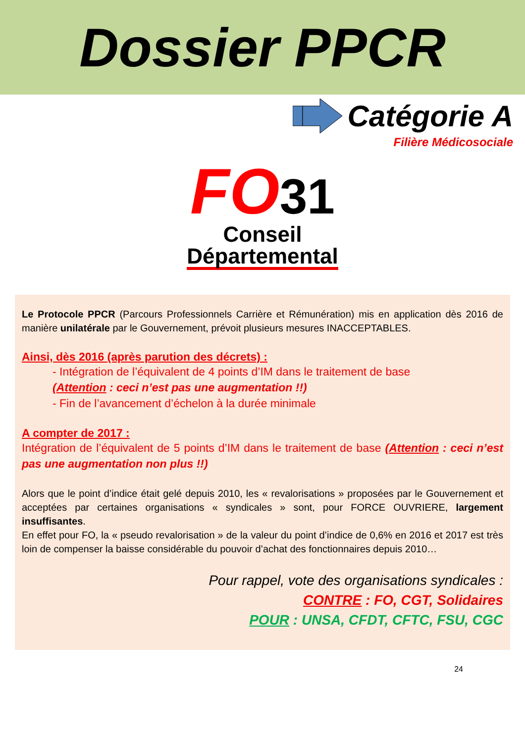Dossier PPCR
Catégorie A
Filière Médicosociale
FO31
Conseil
Départemental
Le Protocole PPCR (Parcours Professionnels Carrière et Rémunération) mis en application dès 2016 de manière unilatérale par le Gouvernement, prévoit plusieurs mesures INACCEPTABLES.
Ainsi, dès 2016 (après parution des décrets) :
- Intégration de l’équivalent de 4 points d’IM dans le traitement de base
(Attention : ceci n’est pas une augmentation !!)
- Fin de l’avancement d’échelon à la durée minimale
A compter de 2017 :
Intégration de l’équivalent de 5 points d’IM dans le traitement de base (Attention : ceci n’est pas une augmentation non plus !!)
Alors que le point d’indice était gelé depuis 2010, les « revalorisations » proposées par le Gouvernement et acceptées par certaines organisations « syndicales » sont, pour FORCE OUVRIERE, largement insuffisantes.
En effet pour FO, la « pseudo revalorisation » de la valeur du point d’indice de 0,6% en 2016 et 2017 est très loin de compenser la baisse considérable du pouvoir d’achat des fonctionnaires depuis 2010…
Pour rappel, vote des organisations syndicales :
CONTRE : FO, CGT, Solidaires
POUR : UNSA, CFDT, CFTC, FSU, CGC
24